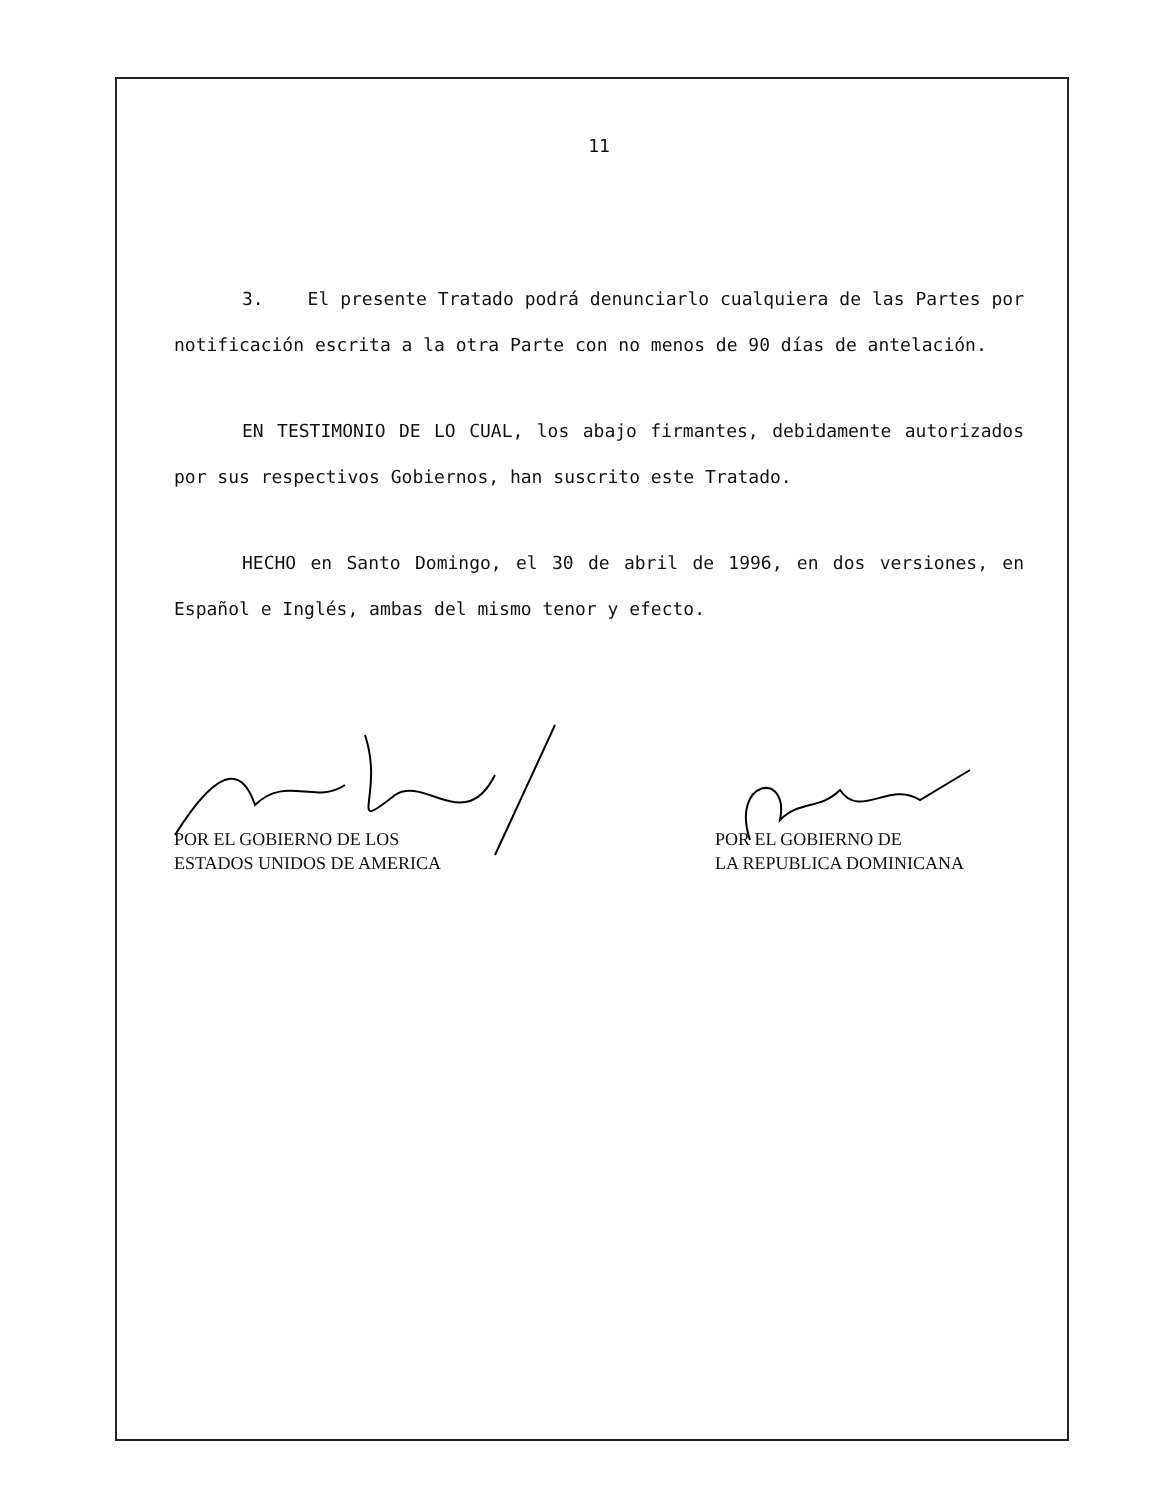11
3. El presente Tratado podrá denunciarlo cualquiera de las Partes por notificación escrita a la otra Parte con no menos de 90 días de antelación.
EN TESTIMONIO DE LO CUAL, los abajo firmantes, debidamente autorizados por sus respectivos Gobiernos, han suscrito este Tratado.
HECHO en Santo Domingo, el 30 de abril de 1996, en dos versiones, en Español e Inglés, ambas del mismo tenor y efecto.
POR EL GOBIERNO DE LOS
ESTADOS UNIDOS DE AMERICA
POR EL GOBIERNO DE
LA REPUBLICA DOMINICANA